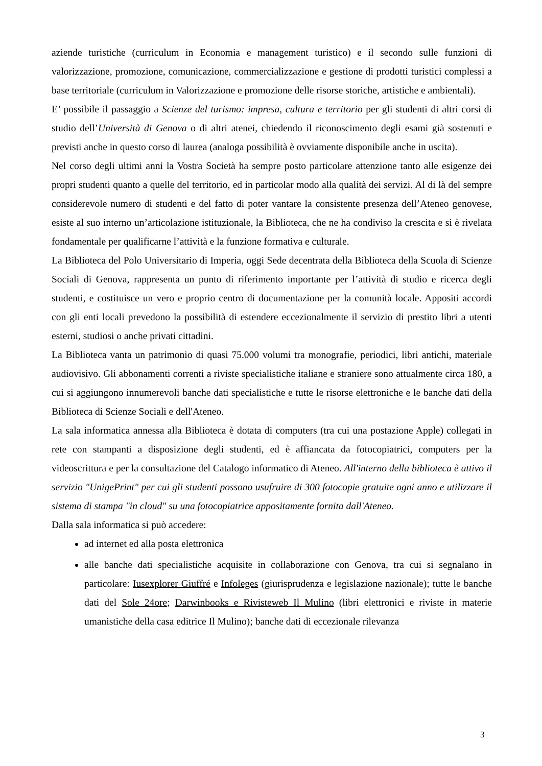aziende turistiche (curriculum in Economia e management turistico) e il secondo sulle funzioni di valorizzazione, promozione, comunicazione, commercializzazione e gestione di prodotti turistici complessi a base territoriale (curriculum in Valorizzazione e promozione delle risorse storiche, artistiche e ambientali).
E’ possibile il passaggio a Scienze del turismo: impresa, cultura e territorio per gli studenti di altri corsi di studio dell’Università di Genova o di altri atenei, chiedendo il riconoscimento degli esami già sostenuti e previsti anche in questo corso di laurea (analoga possibilità è ovviamente disponibile anche in uscita).
Nel corso degli ultimi anni la Vostra Società ha sempre posto particolare attenzione tanto alle esigenze dei propri studenti quanto a quelle del territorio, ed in particolar modo alla qualità dei servizi. Al di là del sempre considerevole numero di studenti e del fatto di poter vantare la consistente presenza dell’Ateneo genovese, esiste al suo interno un’articolazione istituzionale, la Biblioteca, che ne ha condiviso la crescita e si è rivelata fondamentale per qualificarne l’attività e la funzione formativa e culturale.
La Biblioteca del Polo Universitario di Imperia, oggi Sede decentrata della Biblioteca della Scuola di Scienze Sociali di Genova, rappresenta un punto di riferimento importante per l’attività di studio e ricerca degli studenti, e costituisce un vero e proprio centro di documentazione per la comunità locale. Appositi accordi con gli enti locali prevedono la possibilità di estendere eccezionalmente il servizio di prestito libri a utenti esterni, studiosi o anche privati cittadini.
La Biblioteca vanta un patrimonio di quasi 75.000 volumi tra monografie, periodici, libri antichi, materiale audiovisivo. Gli abbonamenti correnti a riviste specialistiche italiane e straniere sono attualmente circa 180, a cui si aggiungono innumerevoli banche dati specialistiche e tutte le risorse elettroniche e le banche dati della Biblioteca di Scienze Sociali e dell'Ateneo.
La sala informatica annessa alla Biblioteca è dotata di computers (tra cui una postazione Apple) collegati in rete con stampanti a disposizione degli studenti, ed è affiancata da fotocopiatrici, computers per la videoscrittura e per la consultazione del Catalogo informatico di Ateneo. All'interno della biblioteca è attivo il servizio "UnigePrint" per cui gli studenti possono usufruire di 300 fotocopie gratuite ogni anno e utilizzare il sistema di stampa "in cloud" su una fotocopiatrice appositamente fornita dall'Ateneo.
Dalla sala informatica si può accedere:
ad internet ed alla posta elettronica
alle banche dati specialistiche acquisite in collaborazione con Genova, tra cui si segnalano in particolare: Iusexplorer Giuffré e Infoleges (giurisprudenza e legislazione nazionale); tutte le banche dati del Sole 24ore; Darwinbooks e Rivisteweb Il Mulino (libri elettronici e riviste in materie umanistiche della casa editrice Il Mulino); banche dati di eccezionale rilevanza
3